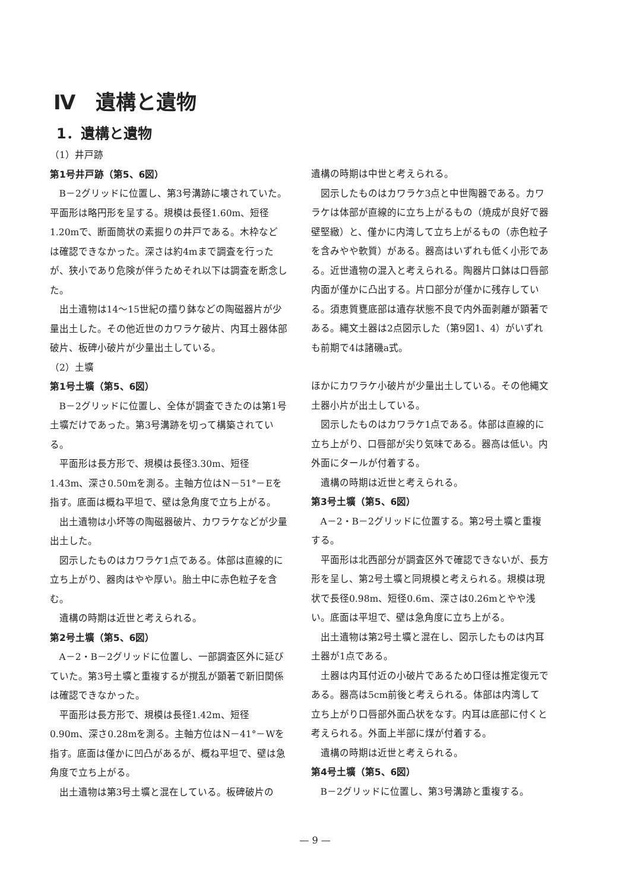Ⅳ　遺構と遺物
1．遺構と遺物
（1）井戸跡
第1号井戸跡（第5、6図）
B－2グリッドに位置し、第3号溝跡に壊されていた。平面形は略円形を呈する。規模は長径1.60m、短径1.20mで、断面筒状の素掘りの井戸である。木枠などは確認できなかった。深さは約4mまで調査を行ったが、狭小であり危険が伴うためそれ以下は調査を断念した。
出土遺物は14～15世紀の擂り鉢などの陶磁器片が少量出土した。その他近世のカワラケ破片、内耳土器体部破片、板碑小破片が少量出土している。
（2）土壙
第1号土壙（第5、6図）
B－2グリッドに位置し、全体が調査できたのは第1号土壙だけであった。第3号溝跡を切って構築されている。
平面形は長方形で、規模は長径3.30m、短径1.43m、深さ0.50mを測る。主軸方位はN－51°－Eを指す。底面は概ね平坦で、壁は急角度で立ち上がる。
出土遺物は小坏等の陶磁器破片、カワラケなどが少量出土した。
図示したものはカワラケ1点である。体部は直線的に立ち上がり、器肉はやや厚い。胎土中に赤色粒子を含む。
遺構の時期は近世と考えられる。
第2号土壙（第5、6図）
A－2・B－2グリッドに位置し、一部調査区外に延びていた。第3号土壙と重複するが撹乱が顕著で新旧関係は確認できなかった。
平面形は長方形で、規模は長径1.42m、短径0.90m、深さ0.28mを測る。主軸方位はN－41°－Wを指す。底面は僅かに凹凸があるが、概ね平坦で、壁は急角度で立ち上がる。
出土遺物は第3号土壙と混在している。板碑破片の
遺構の時期は中世と考えられる。
図示したものはカワラケ3点と中世陶器である。カワラケは体部が直線的に立ち上がるもの（焼成が良好で器壁堅緻）と、僅かに内湾して立ち上がるもの（赤色粒子を含みやや軟質）がある。器高はいずれも低く小形である。近世遺物の混入と考えられる。陶器片口鉢は口唇部内面が僅かに凸出する。片口部分が僅かに残存している。須恵質甕底部は遺存状態不良で内外面剥離が顕著である。縄文土器は2点図示した（第9図1、4）がいずれも前期で4は諸磯a式。
ほかにカワラケ小破片が少量出土している。その他縄文土器小片が出土している。
図示したものはカワラケ1点である。体部は直線的に立ち上がり、口唇部が尖り気味である。器高は低い。内外面にタールが付着する。
遺構の時期は近世と考えられる。
第3号土壙（第5、6図）
A－2・B－2グリッドに位置する。第2号土壙と重複する。
平面形は北西部分が調査区外で確認できないが、長方形を呈し、第2号土壙と同規模と考えられる。規模は現状で長径0.98m、短径0.6m、深さは0.26mとやや浅い。底面は平坦で、壁は急角度に立ち上がる。
出土遺物は第2号土壙と混在し、図示したものは内耳土器が1点である。
土器は内耳付近の小破片であるため口径は推定復元である。器高は5cm前後と考えられる。体部は内湾して立ち上がり口唇部外面凸状をなす。内耳は底部に付くと考えられる。外面上半部に煤が付着する。
遺構の時期は近世と考えられる。
第4号土壙（第5、6図）
B－2グリッドに位置し、第3号溝跡と重複する。
— 9 —